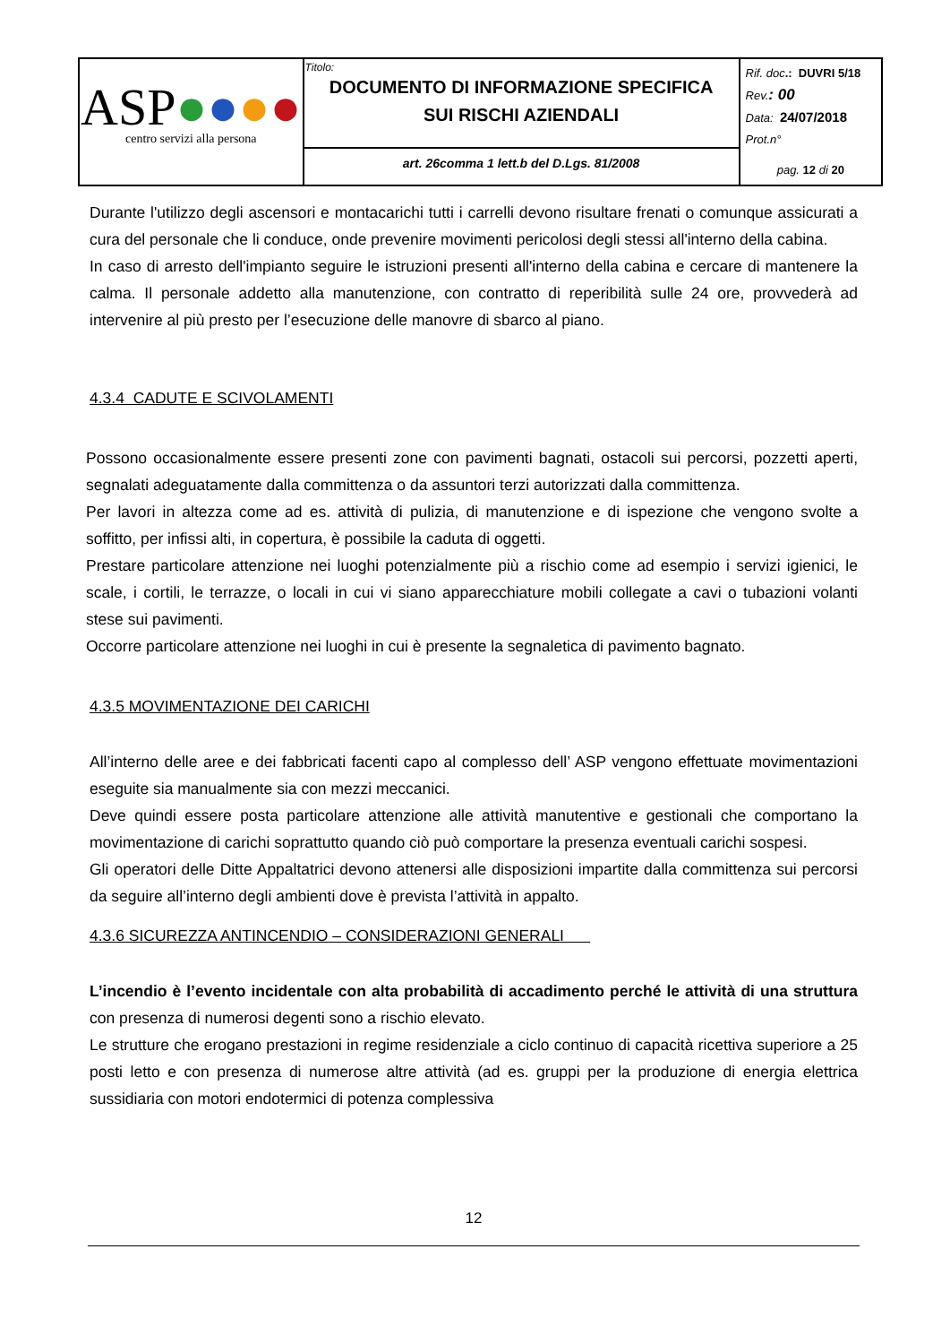| ASP ● ● ● ● centro servizi alla persona | Titolo: DOCUMENTO DI INFORMAZIONE SPECIFICA SUI RISCHI AZIENDALI | Rif. doc .: DUVRI 5/18 Rev. : 00 Data: 24/07/2018 Prot.n° pag. 12 di 20 |
| | art. 26comma 1 lett.b del D.Lgs. 81/2008 | |
Durante l'utilizzo degli ascensori e montacarichi tutti i carrelli devono risultare frenati o comunque assicurati a cura del personale che li conduce, onde prevenire movimenti pericolosi degli stessi all'interno della cabina.
In caso di arresto dell'impianto seguire le istruzioni presenti all'interno della cabina e cercare di mantenere la calma. Il personale addetto alla manutenzione, con contratto di reperibilità sulle 24 ore, provvederà ad intervenire al più presto per l’esecuzione delle manovre di sbarco al piano.
4.3.4 CADUTE E SCIVOLAMENTI
Possono occasionalmente essere presenti zone con pavimenti bagnati, ostacoli sui percorsi, pozzetti aperti, segnalati adeguatamente dalla committenza o da assuntori terzi autorizzati dalla committenza.
Per lavori in altezza come ad es. attività di pulizia, di manutenzione e di ispezione che vengono svolte a soffitto, per infissi alti, in copertura, è possibile la caduta di oggetti.
Prestare particolare attenzione nei luoghi potenzialmente più a rischio come ad esempio i servizi igienici, le scale, i cortili, le terrazze, o locali in cui vi siano apparecchiature mobili collegate a cavi o tubazioni volanti stese sui pavimenti.
Occorre particolare attenzione nei luoghi in cui è presente la segnaletica di pavimento bagnato.
4.3.5 MOVIMENTAZIONE DEI CARICHI
All’interno delle aree e dei fabbricati facenti capo al complesso dell’ ASP vengono effettuate movimentazioni eseguite sia manualmente sia con mezzi meccanici.
Deve quindi essere posta particolare attenzione alle attività manutentive e gestionali che comportano la movimentazione di carichi soprattutto quando ciò può comportare la presenza eventuali carichi sospesi.
Gli operatori delle Ditte Appaltatrici devono attenersi alle disposizioni impartite dalla committenza sui percorsi da seguire all’interno degli ambienti dove è prevista l’attività in appalto.
4.3.6 SICUREZZA ANTINCENDIO – CONSIDERAZIONI GENERALI
L’incendio è l’evento incidentale con alta probabilità di accadimento perché le attività di una struttura con presenza di numerosi degenti sono a rischio elevato.
Le strutture che erogano prestazioni in regime residenziale a ciclo continuo di capacità ricettiva superiore a 25 posti letto e con presenza di numerose altre attività (ad es. gruppi per la produzione di energia elettrica sussidiaria con motori endotermici di potenza complessiva
12